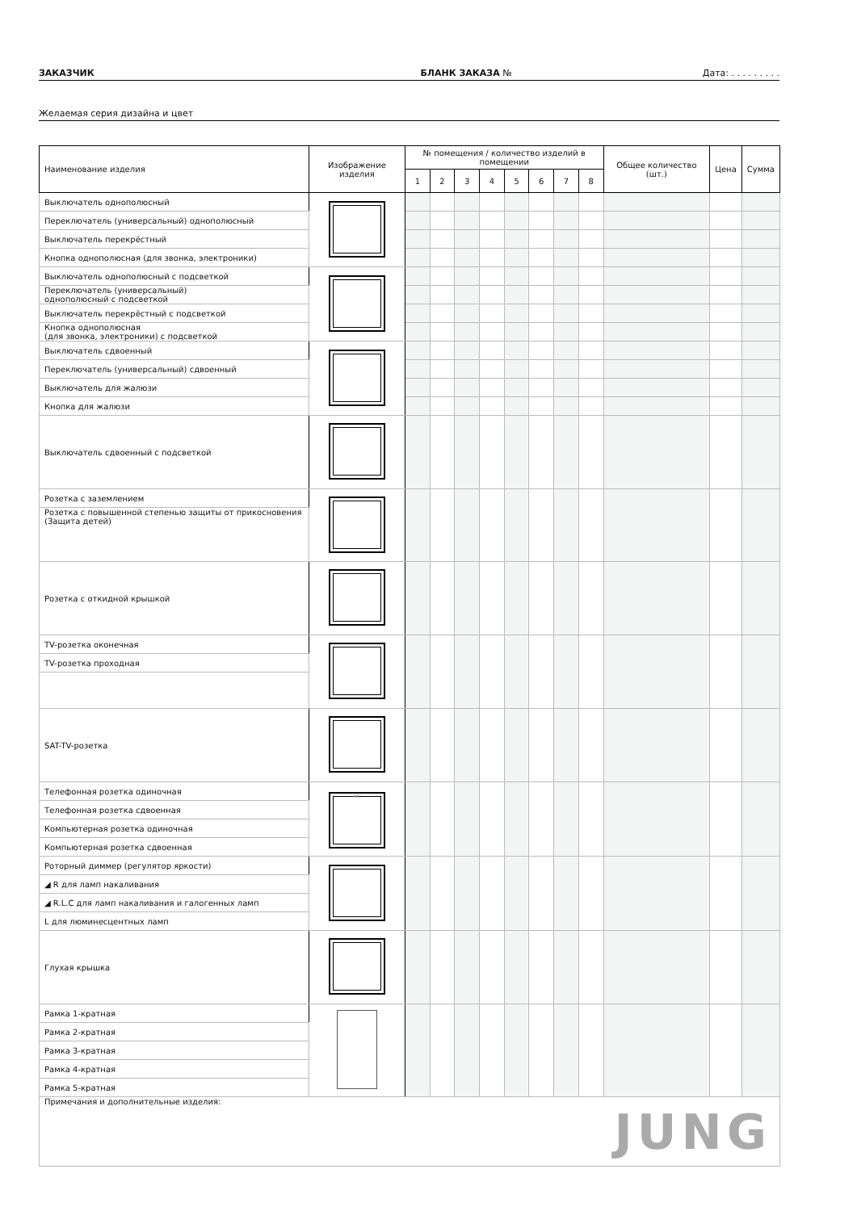ЗАКАЗЧИК БЛАНК ЗАКАЗА № Дата: . . . . . . . . .
Желаемая серия дизайна и цвет
| Наименование изделия | Изображение изделия | № помещения / количество изделий в помещении | | | | | | | | Общее количество (шт.) | Цена | Сумма |
| --- | --- | --- | --- | --- | --- | --- | --- | --- | --- | --- | --- | --- |
| | | 1 | 2 | 3 | 4 | 5 | 6 | 7 | 8 | | | |
| Выключатель однополюсный | | | | | | | | | | | | |
| Переключатель (универсальный) однополюсный | | | | | | | | | | | | |
| Выключатель перекрёстный | | | | | | | | | | | | |
| Кнопка однополюсная (для звонка, электроники) | | | | | | | | | | | | |
| Выключатель однополюсный с подсветкой | | | | | | | | | | | | |
| Переключатель (универсальный) однополюсный с подсветкой | | | | | | | | | | | | |
| Выключатель перекрёстный с подсветкой | | | | | | | | | | | | |
| Кнопка однополюсная (для звонка, электроники) с подсветкой | | | | | | | | | | | | |
| Выключатель сдвоенный | | | | | | | | | | | | |
| Переключатель (универсальный) сдвоенный | | | | | | | | | | | | |
| Выключатель для жалюзи | | | | | | | | | | | | |
| Кнопка для жалюзи | | | | | | | | | | | | |
| Выключатель сдвоенный с подсветкой | | | | | | | | | | | | |
| Розетка с заземлением | | | | | | | | | | | | |
| Розетка с повышенной степенью защиты от прикосновения (Защита детей) | | | | | | | | | | | | |
| Розетка с откидной крышкой | | | | | | | | | | | | |
| TV-розетка оконечная | | | | | | | | | | | | |
| TV-розетка проходная | | | | | | | | | | | | |
| SAT-TV-розетка | | | | | | | | | | | | |
| Телефонная розетка одиночная | ABC | | | | | | | | | | | |
| Телефонная розетка сдвоенная | | | | | | | | | | | | |
| Компьютерная розетка одиночная | | | | | | | | | | | | |
| Компьютерная розетка сдвоенная | | | | | | | | | | | | |
| Роторный диммер (регулятор яркости) | | | | | | | | | | | | |
| ◢ R для ламп накаливания | | | | | | | | | | | | |
| ◢ R.L.C для ламп накаливания и галогенных ламп | | | | | | | | | | | | |
| L для люминесцентных ламп | | | | | | | | | | | | |
| Глухая крышка | | | | | | | | | | | | |
| Рамка 1-кратная | | | | | | | | | | | | |
| Рамка 2-кратная | | | | | | | | | | | | |
| Рамка 3-кратная | | | | | | | | | | | | |
| Рамка 4-кратная | | | | | | | | | | | | |
| Рамка 5-кратная | | | | | | | | | | | | |
| Примечания и дополнительные изделия: | | | | | | | | | JUNG | | | |